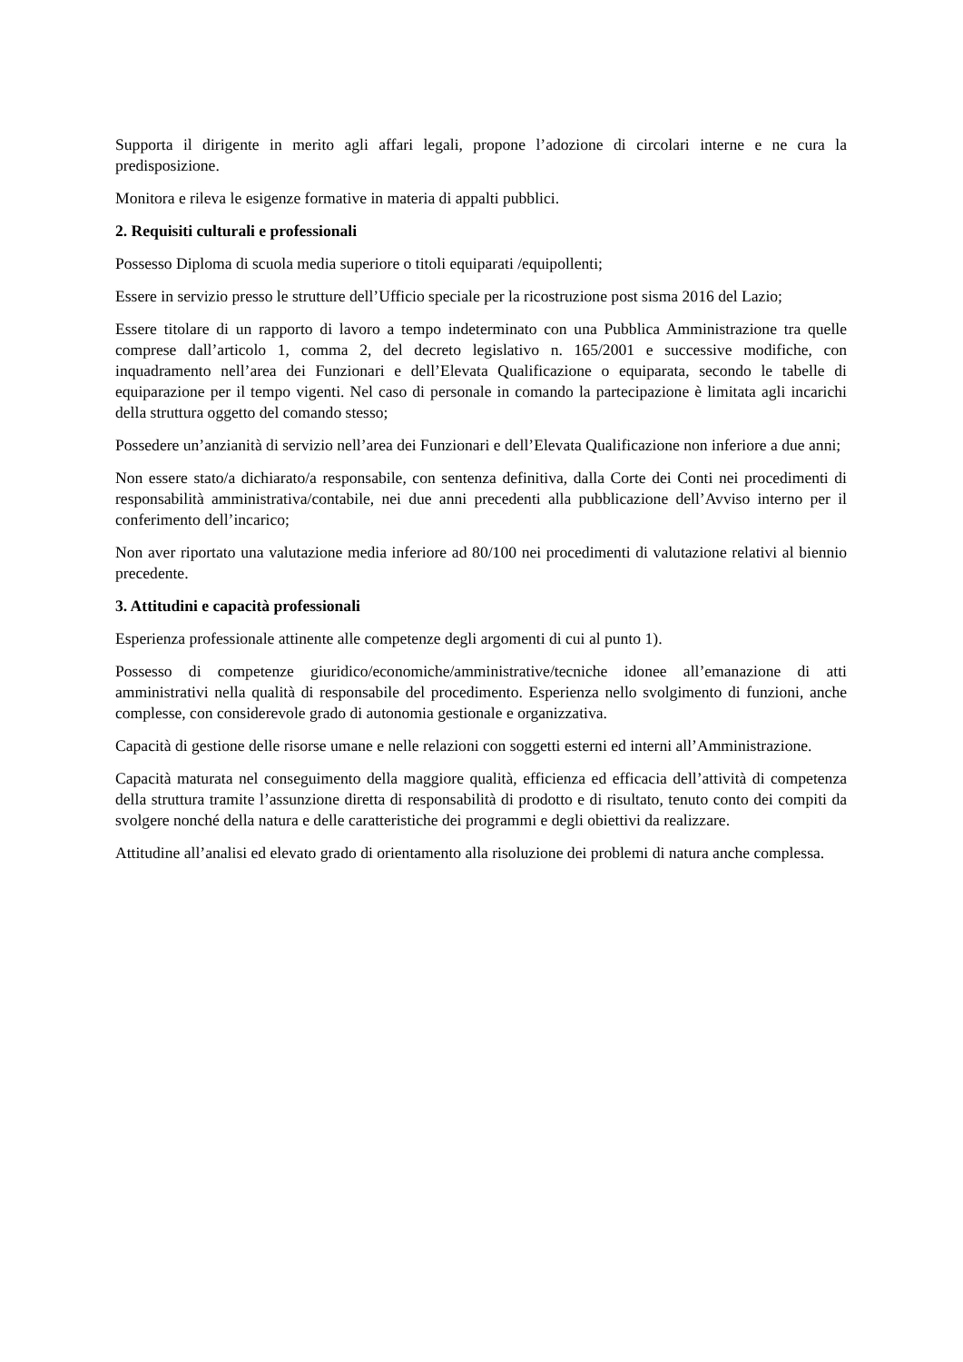Supporta il dirigente in merito agli affari legali, propone l’adozione di circolari interne e ne cura la predisposizione.
Monitora e rileva le esigenze formative in materia di appalti pubblici.
2. Requisiti culturali e professionali
Possesso Diploma di scuola media superiore o titoli equiparati /equipollenti;
Essere in servizio presso le strutture dell’Ufficio speciale per la ricostruzione post sisma 2016 del Lazio;
Essere titolare di un rapporto di lavoro a tempo indeterminato con una Pubblica Amministrazione tra quelle comprese dall’articolo 1, comma 2, del decreto legislativo n. 165/2001 e successive modifiche, con inquadramento nell’area dei Funzionari e dell’Elevata Qualificazione o equiparata, secondo le tabelle di equiparazione per il tempo vigenti. Nel caso di personale in comando la partecipazione è limitata agli incarichi della struttura oggetto del comando stesso;
Possedere un’anzianità di servizio nell’area dei Funzionari e dell’Elevata Qualificazione non inferiore a due anni;
Non essere stato/a dichiarato/a responsabile, con sentenza definitiva, dalla Corte dei Conti nei procedimenti di responsabilità amministrativa/contabile, nei due anni precedenti alla pubblicazione dell’Avviso interno per il conferimento dell’incarico;
Non aver riportato una valutazione media inferiore ad 80/100 nei procedimenti di valutazione relativi al biennio precedente.
3. Attitudini e capacità professionali
Esperienza professionale attinente alle competenze degli argomenti di cui al punto 1).
Possesso di competenze giuridico/economiche/amministrative/tecniche idonee all’emanazione di atti amministrativi nella qualità di responsabile del procedimento. Esperienza nello svolgimento di funzioni, anche complesse, con considerevole grado di autonomia gestionale e organizzativa.
Capacità di gestione delle risorse umane e nelle relazioni con soggetti esterni ed interni all’Amministrazione.
Capacità maturata nel conseguimento della maggiore qualità, efficienza ed efficacia dell’attività di competenza della struttura tramite l’assunzione diretta di responsabilità di prodotto e di risultato, tenuto conto dei compiti da svolgere nonché della natura e delle caratteristiche dei programmi e degli obiettivi da realizzare.
Attitudine all’analisi ed elevato grado di orientamento alla risoluzione dei problemi di natura anche complessa.